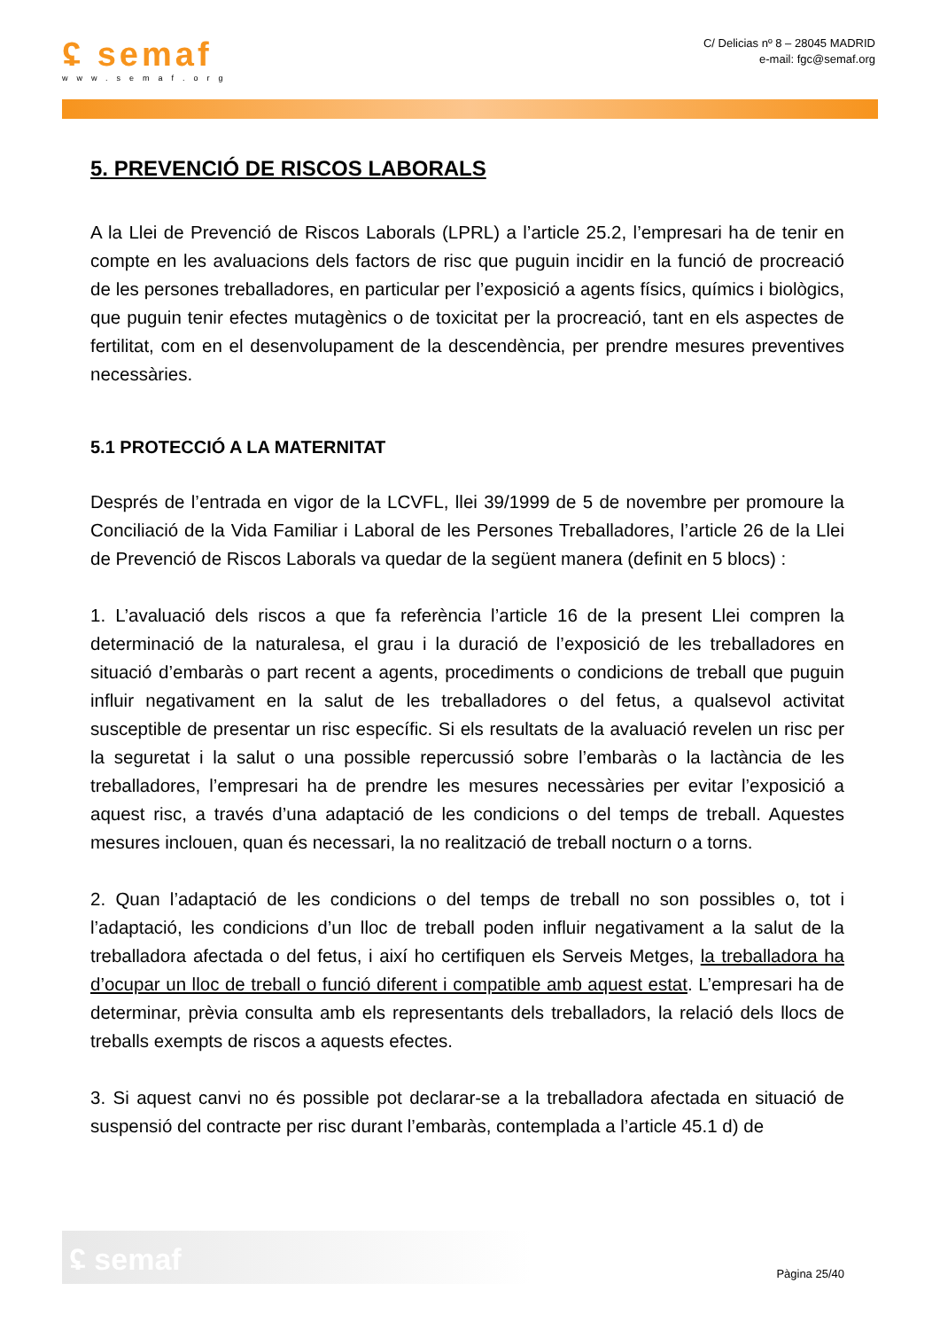ʢ semaf
www.semaf.org
C/ Delicias nº 8 – 28045 MADRID
e-mail: fgc@semaf.org
5. PREVENCIÓ DE RISCOS LABORALS
A la Llei de Prevenció de Riscos Laborals (LPRL) a l’article 25.2, l’empresari ha de tenir en compte en les avaluacions dels factors de risc que puguin incidir en la funció de procreació de les persones treballadores, en particular per l’exposició a agents físics, químics i biològics, que puguin tenir efectes mutagènics o de toxicitat per la procreació, tant en els aspectes de fertilitat, com en el desenvolupament de la descendència, per prendre mesures preventives necessàries.
5.1 PROTECCIÓ A LA MATERNITAT
Després de l’entrada en vigor de la LCVFL, llei 39/1999 de 5 de novembre per promoure la Conciliació de la Vida Familiar i Laboral de les Persones Treballadores, l’article 26 de la Llei de Prevenció de Riscos Laborals va quedar de la següent manera (definit en 5 blocs) :
1. L’avaluació dels riscos a que fa referència l’article 16 de la present Llei compren la determinació de la naturalesa, el grau i la duració de l’exposició de les treballadores en situació d’embaràs o part recent a agents, procediments o condicions de treball que puguin influir negativament en la salut de les treballadores o del fetus, a qualsevol activitat susceptible de presentar un risc específic. Si els resultats de la avaluació revelen un risc per la seguretat i la salut o una possible repercussió sobre l’embaràs o la lactància de les treballadores, l’empresari ha de prendre les mesures necessàries per evitar l’exposició a aquest risc, a través d’una adaptació de les condicions o del temps de treball. Aquestes mesures inclouen, quan és necessari, la no realització de treball nocturn o a torns.
2. Quan l’adaptació de les condicions o del temps de treball no son possibles o, tot i l’adaptació, les condicions d’un lloc de treball poden influir negativament a la salut de la treballadora afectada o del fetus, i així ho certifiquen els Serveis Metges, la treballadora ha d’ocupar un lloc de treball o funció diferent i compatible amb aquest estat. L’empresari ha de determinar, prèvia consulta amb els representants dels treballadors, la relació dels llocs de treballs exempts de riscos a aquests efectes.
3. Si aquest canvi no és possible pot declarar-se a la treballadora afectada en situació de suspensió del contracte per risc durant l’embaràs, contemplada a l’article 45.1 d) de
ʢ semaf
Pàgina 25/40